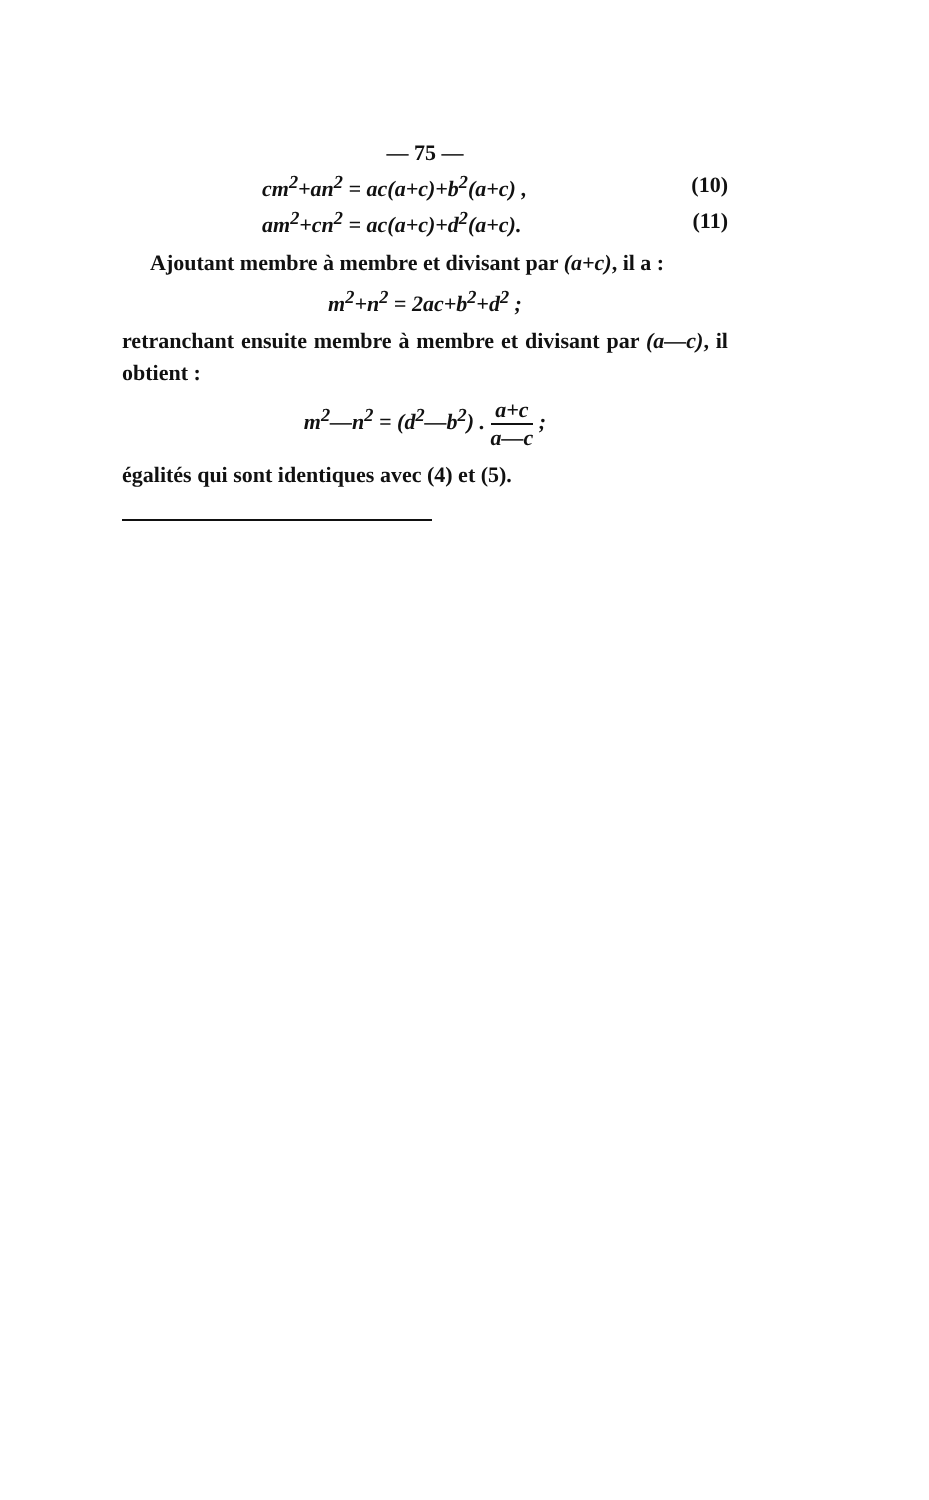— 75 —
cm<sup>2</sup>+an<sup>2</sup> = ac(a+c)+b<sup>2</sup>(a+c) , (10)
am<sup>2</sup>+cn<sup>2</sup> = ac(a+c)+d<sup>2</sup>(a+c). (11)
Ajoutant membre à membre et divisant par (a+c), il a :
m<sup>2</sup>+n<sup>2</sup> = 2ac+b<sup>2</sup>+d<sup>2</sup> ;
retranchant ensuite membre à membre et divisant par (a—c), il obtient :
m<sup>2</sup>—n<sup>2</sup> = (d<sup>2</sup>—b<sup>2</sup>) . a+c a—c ;
égalités qui sont identiques avec (4) et (5).